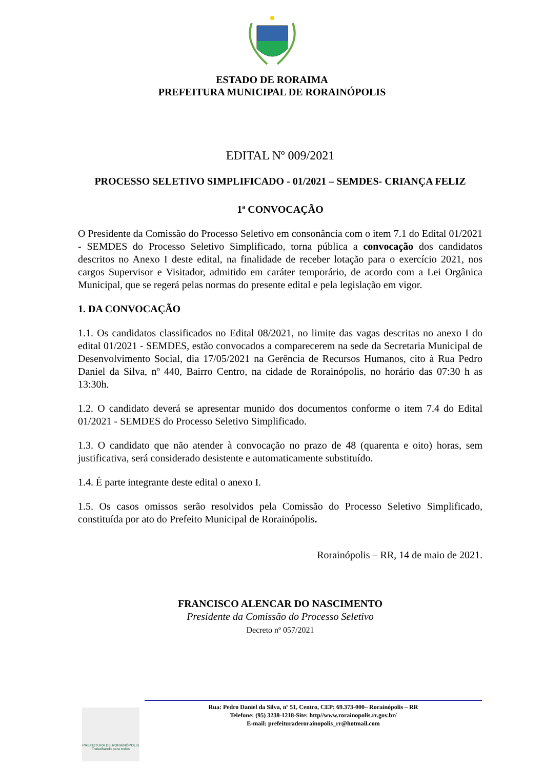ESTADO DE RORAIMA
PREFEITURA MUNICIPAL DE RORAINÓPOLIS
EDITAL Nº 009/2021
PROCESSO SELETIVO SIMPLIFICADO - 01/2021 – SEMDES- CRIANÇA FELIZ
1ª CONVOCAÇÃO
O Presidente da Comissão do Processo Seletivo em consonância com o item 7.1 do Edital 01/2021 - SEMDES do Processo Seletivo Simplificado, torna pública a convocação dos candidatos descritos no Anexo I deste edital, na finalidade de receber lotação para o exercício 2021, nos cargos Supervisor e Visitador, admitido em caráter temporário, de acordo com a Lei Orgânica Municipal, que se regerá pelas normas do presente edital e pela legislação em vigor.
1. DA CONVOCAÇÃO
1.1. Os candidatos classificados no Edital 08/2021, no limite das vagas descritas no anexo I do edital 01/2021 - SEMDES, estão convocados a comparecerem na sede da Secretaria Municipal de Desenvolvimento Social, dia 17/05/2021 na Gerência de Recursos Humanos, cito à Rua Pedro Daniel da Silva, nº 440, Bairro Centro, na cidade de Rorainópolis, no horário das 07:30 h as 13:30h.
1.2. O candidato deverá se apresentar munido dos documentos conforme o item 7.4 do Edital 01/2021 - SEMDES do Processo Seletivo Simplificado.
1.3. O candidato que não atender à convocação no prazo de 48 (quarenta e oito) horas, sem justificativa, será considerado desistente e automaticamente substituído.
1.4. É parte integrante deste edital o anexo I.
1.5. Os casos omissos serão resolvidos pela Comissão do Processo Seletivo Simplificado, constituída por ato do Prefeito Municipal de Rorainópolis.
Rorainópolis – RR, 14 de maio de 2021.
FRANCISCO ALENCAR DO NASCIMENTO
Presidente da Comissão do Processo Seletivo
Decreto nº 057/2021
PREFEITURA DE RORAINÓPOLIS
Trabalhando para todos
Rua: Pedro Daniel da Silva, nº 51, Centro, CEP: 69.373-000– Rorainópolis – RR
Telefone: (95) 3238-1218-Site: http//www.rorainopolis.rr.gov.br/
E-mail: prefeituraderorainopolis_rr@hotmail.com